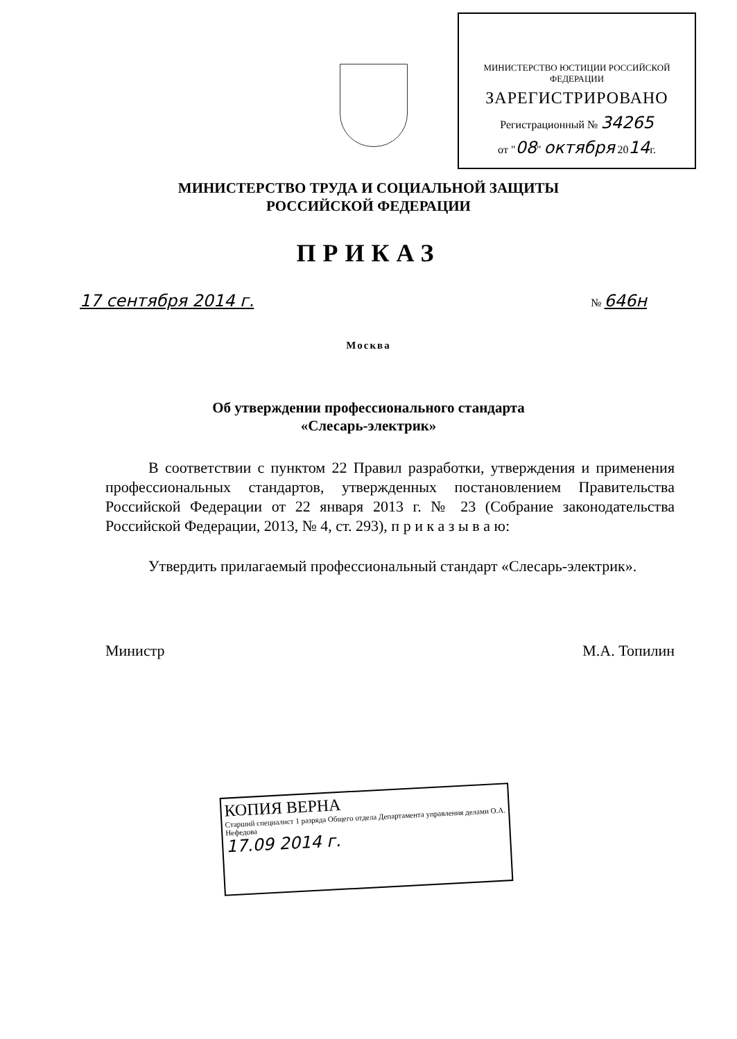МИНИСТЕРСТВО ЮСТИЦИИ РОССИЙСКОЙ ФЕДЕРАЦИИ
ЗАРЕГИСТРИРОВАНО
Регистрационный № 34265
от "08" октября 2014г.
МИНИСТЕРСТВО ТРУДА И СОЦИАЛЬНОЙ ЗАЩИТЫ
РОССИЙСКОЙ ФЕДЕРАЦИИ
ПРИКАЗ
17 сентября 2014 г. № 646н
Москва
Об утверждении профессионального стандарта
«Слесарь-электрик»
В соответствии с пунктом 22 Правил разработки, утверждения и применения профессиональных стандартов, утвержденных постановлением Правительства Российской Федерации от 22 января 2013 г. № 23 (Собрание законодательства Российской Федерации, 2013, № 4, ст. 293), п р и к а з ы в а ю:
Утвердить прилагаемый профессиональный стандарт «Слесарь-электрик».
Министр М.А. Топилин
КОПИЯ ВЕРНА
Старший специалист 1 разряда Общего отдела Департамента управления делами О.А. Нефедова
17.09 2014 г.